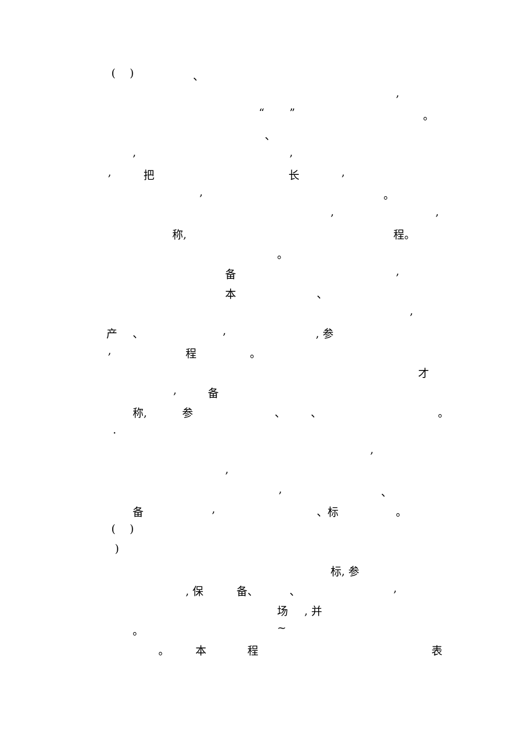( ) 、
,
“ ” 。
、
, ,
, 把 长 ,
, 。
, ,
称, 程。
。
备 ,
本 、
,
产 、 , , 参
, 程 。
才
, 备
称, 参 、 、 。
.
,
,
, 、
备 , 、标 。
( )
)
标, 参
, 保 备、 、 ,
场 , 并
。 ~
。 本 程 表